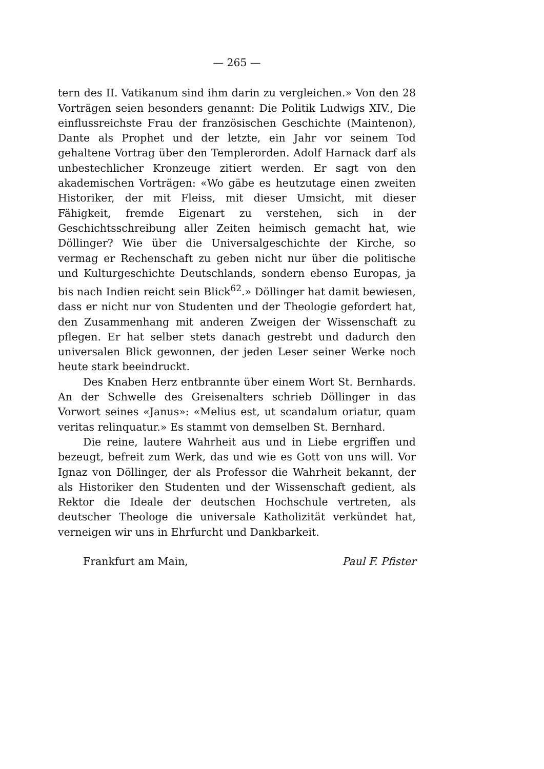— 265 —
tern des II. Vatikanum sind ihm darin zu vergleichen.» Von den 28 Vorträgen seien besonders genannt: Die Politik Ludwigs XIV., Die einflussreichste Frau der französischen Geschichte (Maintenon), Dante als Prophet und der letzte, ein Jahr vor seinem Tod gehaltene Vortrag über den Templerorden. Adolf Harnack darf als unbestechlicher Kronzeuge zitiert werden. Er sagt von den akademischen Vorträgen: «Wo gäbe es heutzutage einen zweiten Historiker, der mit Fleiss, mit dieser Umsicht, mit dieser Fähigkeit, fremde Eigenart zu verstehen, sich in der Geschichtsschreibung aller Zeiten heimisch gemacht hat, wie Döllinger? Wie über die Universalgeschichte der Kirche, so vermag er Rechenschaft zu geben nicht nur über die politische und Kulturgeschichte Deutschlands, sondern ebenso Europas, ja bis nach Indien reicht sein Blick<sup>62</sup>.» Döllinger hat damit bewiesen, dass er nicht nur von Studenten und der Theologie gefordert hat, den Zusammenhang mit anderen Zweigen der Wissenschaft zu pflegen. Er hat selber stets danach gestrebt und dadurch den universalen Blick gewonnen, der jeden Leser seiner Werke noch heute stark beeindruckt.
Des Knaben Herz entbrannte über einem Wort St. Bernhards. An der Schwelle des Greisenalters schrieb Döllinger in das Vorwort seines «Janus»: «Melius est, ut scandalum oriatur, quam veritas relinquatur.» Es stammt von demselben St. Bernhard.
Die reine, lautere Wahrheit aus und in Liebe ergriffen und bezeugt, befreit zum Werk, das und wie es Gott von uns will. Vor Ignaz von Döllinger, der als Professor die Wahrheit bekannt, der als Historiker den Studenten und der Wissenschaft gedient, als Rektor die Ideale der deutschen Hochschule vertreten, als deutscher Theologe die universale Katholizität verkündet hat, verneigen wir uns in Ehrfurcht und Dankbarkeit.
Frankfurt am Main, Paul F. Pfister